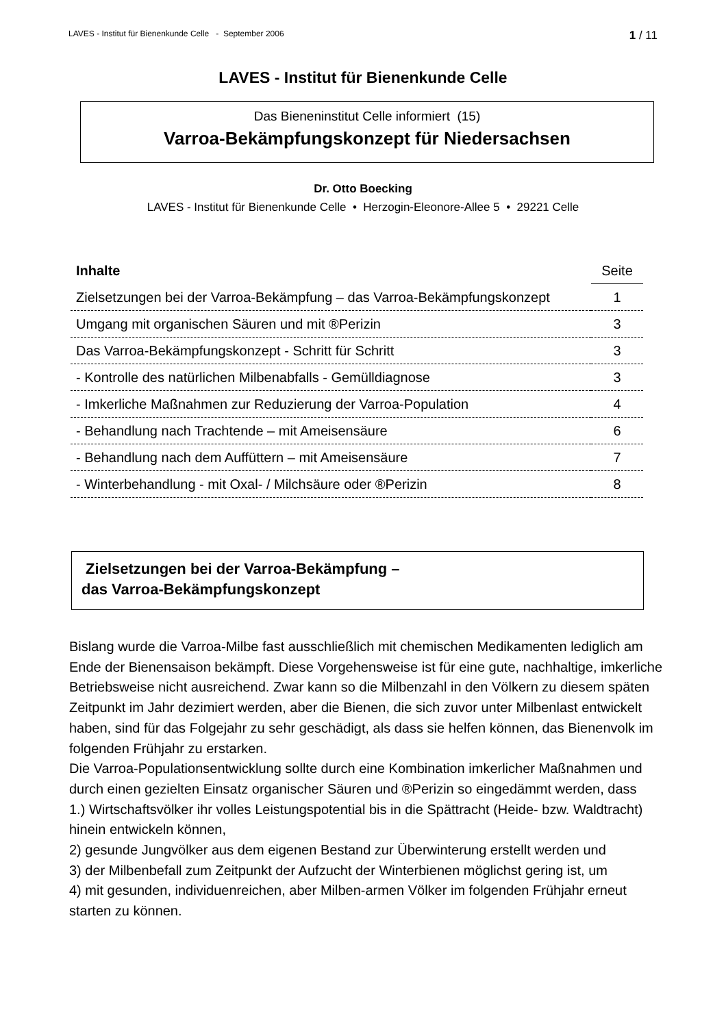LAVES - Institut für Bienenkunde Celle - September 2006 1 / 11
LAVES - Institut für Bienenkunde Celle
Das Bieneninstitut Celle informiert (15)
Varroa-Bekämpfungskonzept für Niedersachsen
Dr. Otto Boecking
LAVES - Institut für Bienenkunde Celle • Herzogin-Eleonore-Allee 5 • 29221 Celle
| Inhalte | Seite |
| --- | --- |
| Zielsetzungen bei der Varroa-Bekämpfung – das Varroa-Bekämpfungskonzept | 1 |
| Umgang mit organischen Säuren und mit ®Perizin | 3 |
| Das Varroa-Bekämpfungskonzept - Schritt für Schritt | 3 |
| - Kontrolle des natürlichen Milbenabfalls - Gemülldiagnose | 3 |
| - Imkerliche Maßnahmen zur Reduzierung der Varroa-Population | 4 |
| - Behandlung nach Trachtende – mit Ameisensäure | 6 |
| - Behandlung nach dem Auffüttern – mit Ameisensäure | 7 |
| - Winterbehandlung - mit Oxal- / Milchsäure oder ®Perizin | 8 |
Zielsetzungen bei der Varroa-Bekämpfung –
das Varroa-Bekämpfungskonzept
Bislang wurde die Varroa-Milbe fast ausschließlich mit chemischen Medikamenten lediglich am Ende der Bienensaison bekämpft. Diese Vorgehensweise ist für eine gute, nachhaltige, imkerliche Betriebsweise nicht ausreichend. Zwar kann so die Milbenzahl in den Völkern zu diesem späten Zeitpunkt im Jahr dezimiert werden, aber die Bienen, die sich zuvor unter Milbenlast entwickelt haben, sind für das Folgejahr zu sehr geschädigt, als dass sie helfen können, das Bienenvolk im folgenden Frühjahr zu erstarken.
Die Varroa-Populationsentwicklung sollte durch eine Kombination imkerlicher Maßnahmen und durch einen gezielten Einsatz organischer Säuren und ®Perizin so eingedämmt werden, dass
1.) Wirtschaftsvölker ihr volles Leistungspotential bis in die Spättracht (Heide- bzw. Waldtracht) hinein entwickeln können,
2) gesunde Jungvölker aus dem eigenen Bestand zur Überwinterung erstellt werden und
3) der Milbenbefall zum Zeitpunkt der Aufzucht der Winterbienen möglichst gering ist, um
4) mit gesunden, individuenreichen, aber Milben-armen Völker im folgenden Frühjahr erneut starten zu können.